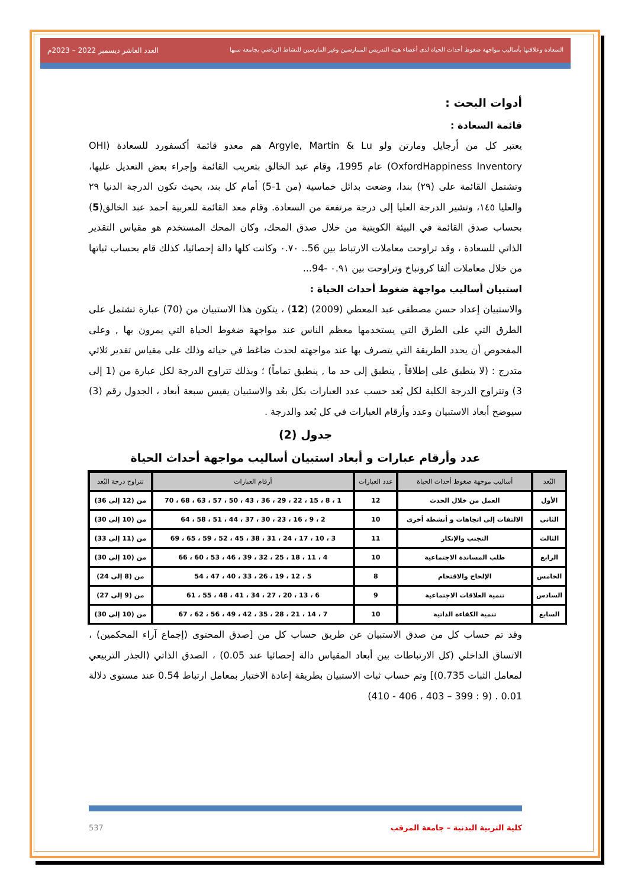السعادة وعلاقتها بأساليب مواجهة ضغوط أحداث الحياة لدى أعضاء هيئة التدريس الممارسين وغير المارسين للنشاط الرياضي بجامعة سبها العدد العاشر ديسمبر 2022 – 2023م
أدوات البحث :
قائمة السعادة :
يعتبر كل من أرجايل ومارتن ولو Argyle, Martin & Lu هم معدو قائمة أكسفورد للسعادة (OHI OxfordHappiness Inventory) عام 1995، وقام عبد الخالق بتعريب القائمة وإجراء بعض التعديل عليها، وتشتمل القائمة على (٢٩) بندا، وضعت بدائل خماسية (من 1-5) أمام كل بند، بحيث تكون الدرجة الدنيا ٢٩ والعليا ١٤٥، وتشير الدرجة العليا إلى درجة مرتفعة من السعادة. وقام معد القائمة للعربية أحمد عبد الخالق(5) بحساب صدق القائمة في البيئة الكويتية من خلال صدق المحك، وكان المحك المستخدم هو مقياس التقدير الذاتي للسعادة ، وقد تراوحت معاملات الارتباط بين 56.. ٠.٧٠ وكانت كلها دالة إحصائيا، كذلك قام بحساب ثباتها من خلال معاملات ألفا كرونباخ وتراوحت بين ٠.٩١ -94...
استبيان أساليب مواجهة ضغوط أحداث الحياة :
والاستبيان إعداد حسن مصطفى عبد المعطي (2009) (12) ، يتكون هذا الاستبيان من (70) عبارة تشتمل على الطرق التي على الطرق التي يستخدمها معظم الناس عند مواجهة ضغوط الحياة التي يمرون بها , وعلى المفحوص أن يحدد الطريقة التي يتصرف بها عند مواجهته لحدث ضاغط في حياته وذلك على مقياس تقدير ثلاثي متدرج : (لا ينطبق على إطلاقاً , ينطبق إلى حد ما , ينطبق تماماً) ؛ وبذلك تتراوح الدرجة لكل عبارة من (1 إلى 3) وتتراوح الدرجة الكلية لكل بُعد حسب عدد العبارات بكل بعُد والاستبيان يقيس سبعة أبعاد ، الجدول رقم (3) سيوضح أبعاد الاستبيان وعدد وأرقام العبارات في كل بُعد والدرجة .
جدول (2)
عدد وأرقام عبارات و أبعاد استبيان أساليب مواجهة أحداث الحياة
| البُعد | أساليب موجهة ضغوط أحداث الحياة | عدد العبارات | أرقام العبارات | تتراوح درجة البُعد |
| --- | --- | --- | --- | --- |
| الأول | العمل من خلال الحدث | 12 | 1 ، 8 ، 15 ، 22 ، 29 ، 36 ، 43 ، 50 ، 57 ، 63 ، 68 ، 70 | من (12 إلى 36) |
| الثانى | الالتفات إلى اتجاهات و أنشطة أخرى | 10 | 2 ، 9 ، 16 ، 23 ، 30 ، 37 ، 44 ، 51 ، 58 ، 64 | من (10 إلى 30) |
| الثالث | التجنب والإنكار | 11 | 3 ، 10 ، 17 ، 24 ، 31 ، 38 ، 45 ، 52 ، 59 ، 65 ، 69 | من (11 إلى 33) |
| الرابع | طلب المساندة الاجتماعية | 10 | 4 ، 11 ، 18 ، 25 ، 32 ، 39 ، 46 ، 53 ، 60 ، 66 | من (10 إلى 30) |
| الخامس | الإلحاح والاقتحام | 8 | 5 ، 12 ، 19 ، 26 ، 33 ، 40 ، 47 ، 54 | من (8 إلى 24) |
| السادس | تنمية العلاقات الاجتماعية | 9 | 6 ، 13 ، 20 ، 27 ، 34 ، 41 ، 48 ، 55 ، 61 | من (9 إلى 27) |
| السابع | تنمية الكفاءة الذاتية | 10 | 7 ، 14 ، 21 ، 28 ، 35 ، 42 ، 49 ، 56 ، 62 ، 67 | من (10 إلى 30) |
وقد تم حساب كل من صدق الاستبيان عن طريق حساب كل من [صدق المحتوى (إجماع آراء المحكمين) ، الاتساق الداخلي (كل الارتباطات بين أبعاد المقياس دالة إحصائيا عند 0.05) ، الصدق الذاتي (الجذر التربيعي لمعامل الثبات 0.735)] وتم حساب ثبات الاستبيان بطريقة إعادة الاختبار بمعامل ارتباط 0.54 عند مستوى دلالة 0.01 . (9 : 399 – 403 ، 406 - 410)
كلية التربية البدنية – جامعة المرقب 537